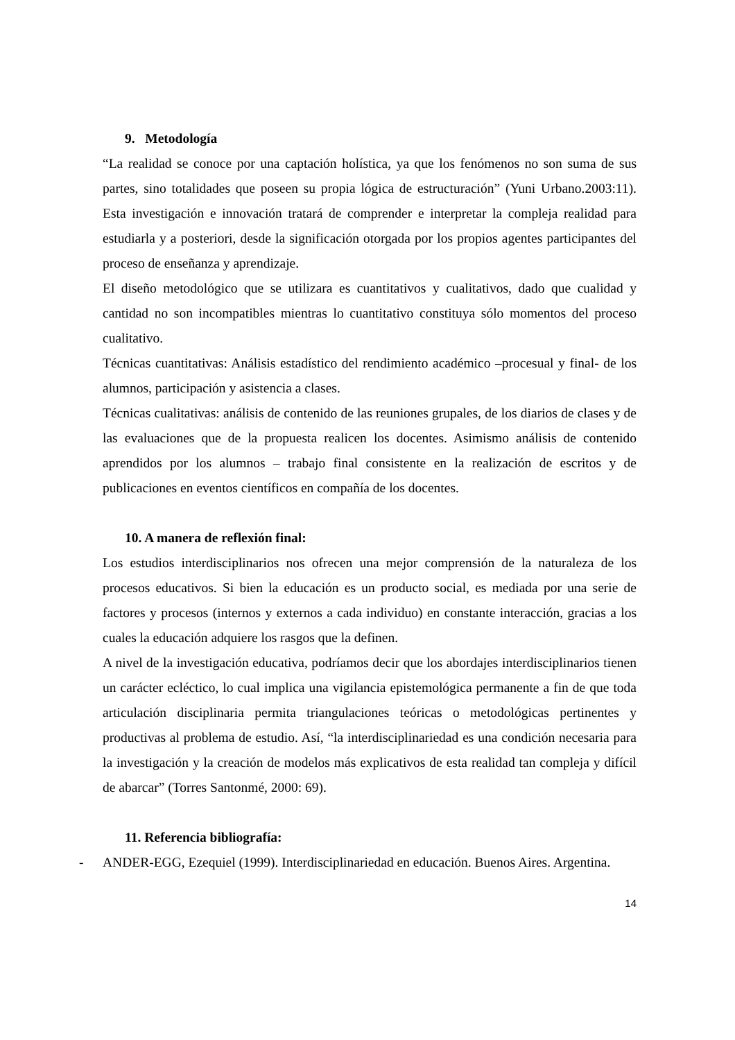9. Metodología
“La realidad se conoce por una captación holística, ya que los fenómenos no son suma de sus partes, sino totalidades que poseen su propia lógica de estructuración” (Yuni Urbano.2003:11). Esta investigación e innovación tratará de comprender e interpretar la compleja realidad para estudiarla y a posteriori, desde la significación otorgada por los propios agentes participantes del proceso de enseñanza y aprendizaje.
El diseño metodológico que se utilizara es cuantitativos y cualitativos, dado que cualidad y cantidad no son incompatibles mientras lo cuantitativo constituya sólo momentos del proceso cualitativo.
Técnicas cuantitativas: Análisis estadístico del rendimiento académico –procesual y final- de los alumnos, participación y asistencia a clases.
Técnicas cualitativas: análisis de contenido de las reuniones grupales, de los diarios de clases y de las evaluaciones que de la propuesta realicen los docentes. Asimismo análisis de contenido aprendidos por los alumnos – trabajo final consistente en la realización de escritos y de publicaciones en eventos científicos en compañía de los docentes.
10. A manera de reflexión final:
Los estudios interdisciplinarios nos ofrecen una mejor comprensión de la naturaleza de los procesos educativos. Si bien la educación es un producto social, es mediada por una serie de factores y procesos (internos y externos a cada individuo) en constante interacción, gracias a los cuales la educación adquiere los rasgos que la definen.
A nivel de la investigación educativa, podríamos decir que los abordajes interdisciplinarios tienen un carácter ecléctico, lo cual implica una vigilancia epistemológica permanente a fin de que toda articulación disciplinaria permita triangulaciones teóricas o metodológicas pertinentes y productivas al problema de estudio. Así, “la interdisciplinariedad es una condición necesaria para la investigación y la creación de modelos más explicativos de esta realidad tan compleja y difícil de abarcar” (Torres Santonmé, 2000: 69).
11. Referencia bibliografía:
- ANDER-EGG, Ezequiel (1999). Interdisciplinariedad en educación. Buenos Aires. Argentina.
14